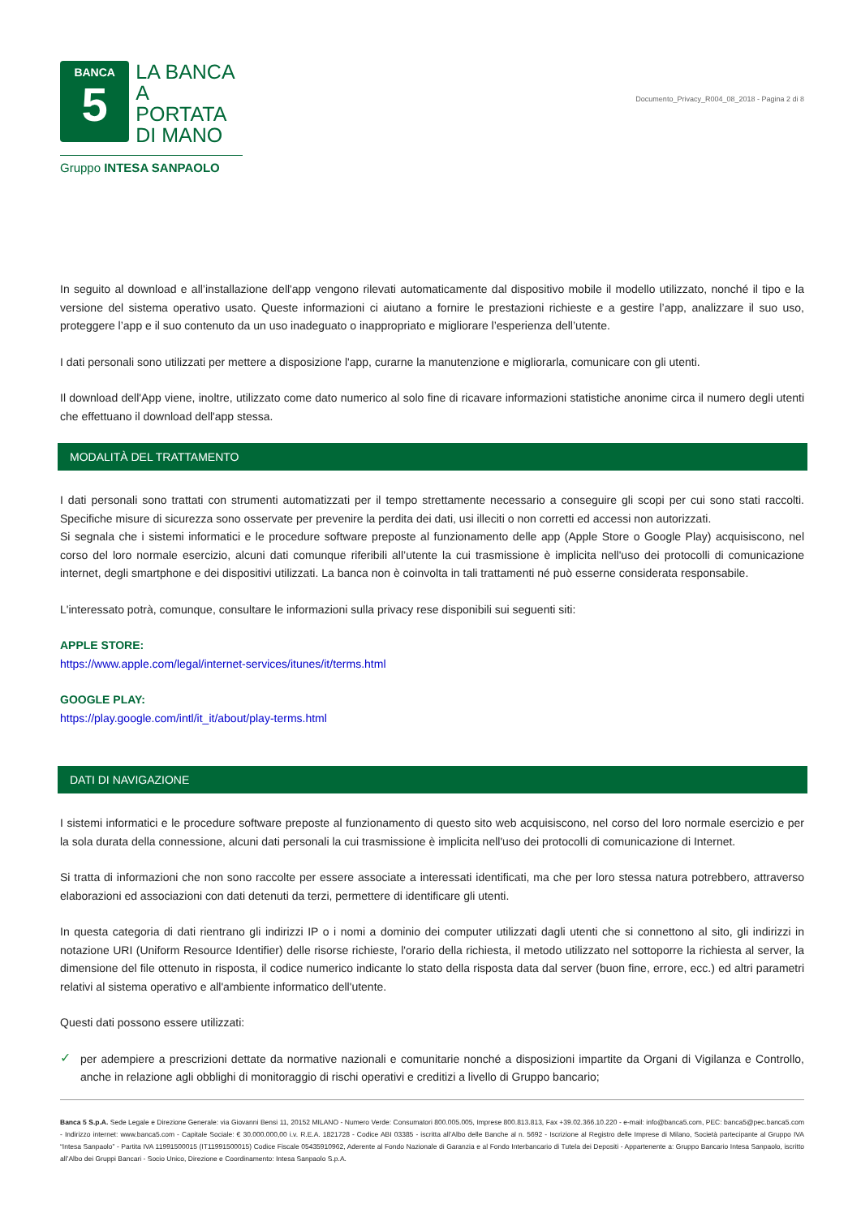BANCA
5
LA BANCA
A PORTATA
DI MANO
Gruppo INTESA SANPAOLO
Documento_Privacy_R004_08_2018 - Pagina 2 di 8
In seguito al download e all’installazione dell'app vengono rilevati automaticamente dal dispositivo mobile il modello utilizzato, nonché il tipo e la versione del sistema operativo usato. Queste informazioni ci aiutano a fornire le prestazioni richieste e a gestire l’app, analizzare il suo uso, proteggere l’app e il suo contenuto da un uso inadeguato o inappropriato e migliorare l’esperienza dell’utente.
I dati personali sono utilizzati per mettere a disposizione l'app, curarne la manutenzione e migliorarla, comunicare con gli utenti.
Il download dell'App viene, inoltre, utilizzato come dato numerico al solo fine di ricavare informazioni statistiche anonime circa il numero degli utenti che effettuano il download dell'app stessa.
MODALITÀ DEL TRATTAMENTO
I dati personali sono trattati con strumenti automatizzati per il tempo strettamente necessario a conseguire gli scopi per cui sono stati raccolti. Specifiche misure di sicurezza sono osservate per prevenire la perdita dei dati, usi illeciti o non corretti ed accessi non autorizzati.
Si segnala che i sistemi informatici e le procedure software preposte al funzionamento delle app (Apple Store o Google Play) acquisiscono, nel corso del loro normale esercizio, alcuni dati comunque riferibili all’utente la cui trasmissione è implicita nell'uso dei protocolli di comunicazione internet, degli smartphone e dei dispositivi utilizzati. La banca non è coinvolta in tali trattamenti né può esserne considerata responsabile.
L'interessato potrà, comunque, consultare le informazioni sulla privacy rese disponibili sui seguenti siti:
APPLE STORE:
https://www.apple.com/legal/internet-services/itunes/it/terms.html
GOOGLE PLAY:
https://play.google.com/intl/it_it/about/play-terms.html
DATI DI NAVIGAZIONE
I sistemi informatici e le procedure software preposte al funzionamento di questo sito web acquisiscono, nel corso del loro normale esercizio e per la sola durata della connessione, alcuni dati personali la cui trasmissione è implicita nell'uso dei protocolli di comunicazione di Internet.
Si tratta di informazioni che non sono raccolte per essere associate a interessati identificati, ma che per loro stessa natura potrebbero, attraverso elaborazioni ed associazioni con dati detenuti da terzi, permettere di identificare gli utenti.
In questa categoria di dati rientrano gli indirizzi IP o i nomi a dominio dei computer utilizzati dagli utenti che si connettono al sito, gli indirizzi in notazione URI (Uniform Resource Identifier) delle risorse richieste, l'orario della richiesta, il metodo utilizzato nel sottoporre la richiesta al server, la dimensione del file ottenuto in risposta, il codice numerico indicante lo stato della risposta data dal server (buon fine, errore, ecc.) ed altri parametri relativi al sistema operativo e all'ambiente informatico dell'utente.
Questi dati possono essere utilizzati:
✓
per adempiere a prescrizioni dettate da normative nazionali e comunitarie nonché a disposizioni impartite da Organi di Vigilanza e Controllo, anche in relazione agli obblighi di monitoraggio di rischi operativi e creditizi a livello di Gruppo bancario;
Banca 5 S.p.A. Sede Legale e Direzione Generale: via Giovanni Bensi 11, 20152 MILANO - Numero Verde: Consumatori 800.005.005, Imprese 800.813.813, Fax +39.02.366.10.220 - e-mail: info@banca5.com, PEC: banca5@pec.banca5.com - Indirizzo internet: www.banca5.com - Capitale Sociale: € 30.000.000,00 i.v. R.E.A. 1821728 - Codice ABI 03385 - iscritta all’Albo delle Banche al n. 5692 - Iscrizione al Registro delle Imprese di Milano, Società partecipante al Gruppo IVA “Intesa Sanpaolo” - Partita IVA 11991500015 (IT11991500015) Codice Fiscale 05435910962, Aderente al Fondo Nazionale di Garanzia e al Fondo Interbancario di Tutela dei Depositi - Appartenente a: Gruppo Bancario Intesa Sanpaolo, iscritto all’Albo dei Gruppi Bancari - Socio Unico, Direzione e Coordinamento: Intesa Sanpaolo S.p.A.